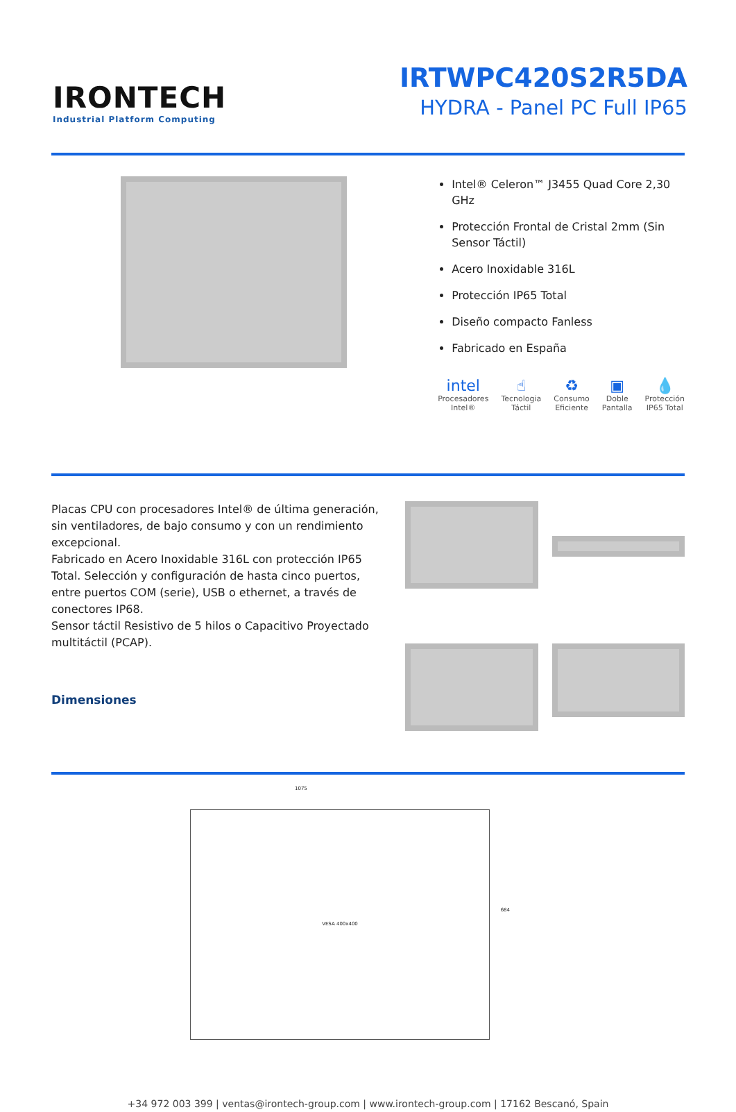IRONTECH
Industrial Platform Computing
IRTWPC420S2R5DA
HYDRA - Panel PC Full IP65
Intel® Celeron™ J3455 Quad Core 2,30 GHz
Protección Frontal de Cristal 2mm (Sin Sensor Táctil)
Acero Inoxidable 316L
Protección IP65 Total
Diseño compacto Fanless
Fabricado en España
intel
Procesadores
Intel®
☝
Tecnologia
Táctil
♻
Consumo
Eficiente
▣
Doble
Pantalla
💧
Protección
IP65 Total
Placas CPU con procesadores Intel® de última generación, sin ventiladores, de bajo consumo y con un rendimiento excepcional.
Fabricado en Acero Inoxidable 316L con protección IP65 Total. Selección y configuración de hasta cinco puertos, entre puertos COM (serie), USB o ethernet, a través de conectores IP68.
Sensor táctil Resistivo de 5 hilos o Capacitivo Proyectado multitáctil (PCAP).
Dimensiones
VESA 400x400
1075
684
+34 972 003 399 | ventas@irontech-group.com | www.irontech-group.com | 17162 Bescanó, Spain